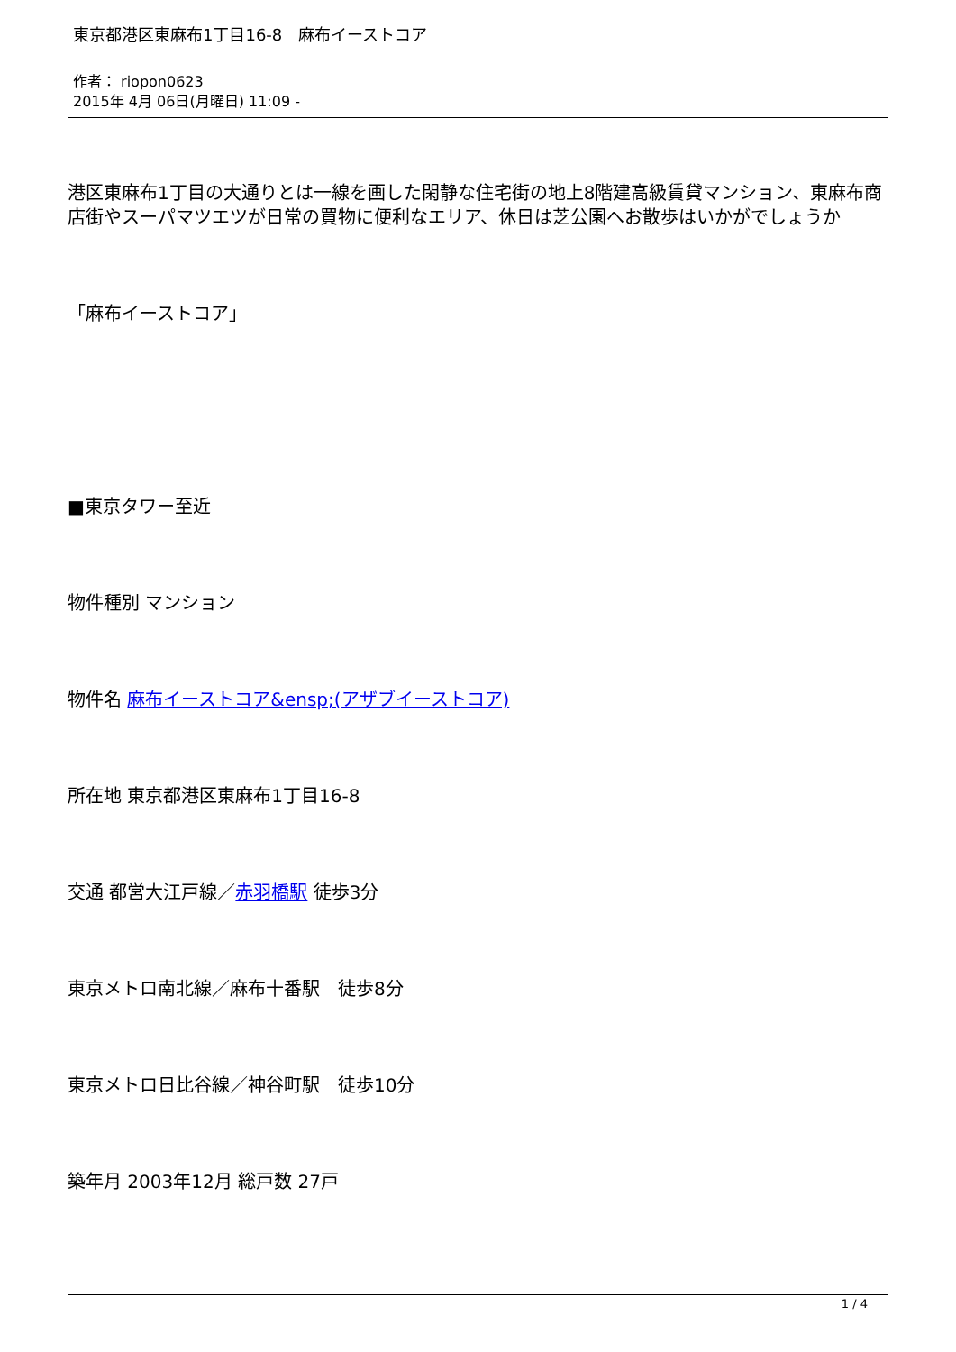東京都港区東麻布1丁目16-8　麻布イーストコア
作者： riopon0623
2015年 4月 06日(月曜日) 11:09 -
港区東麻布1丁目の大通りとは一線を画した閑静な住宅街の地上8階建高級賃貸マンション、東麻布商店街やスーパマツエツが日常の買物に便利なエリア、休日は芝公園へお散歩はいかがでしょうか
「麻布イーストコア」
■東京タワー至近
物件種別 マンション
物件名 麻布イーストコア&ensp;(アザブイーストコア)
所在地 東京都港区東麻布1丁目16-8
交通 都営大江戸線／赤羽橋駅 徒歩3分
東京メトロ南北線／麻布十番駅　徒歩8分
東京メトロ日比谷線／神谷町駅　徒歩10分
築年月 2003年12月 総戸数 27戸
1 / 4